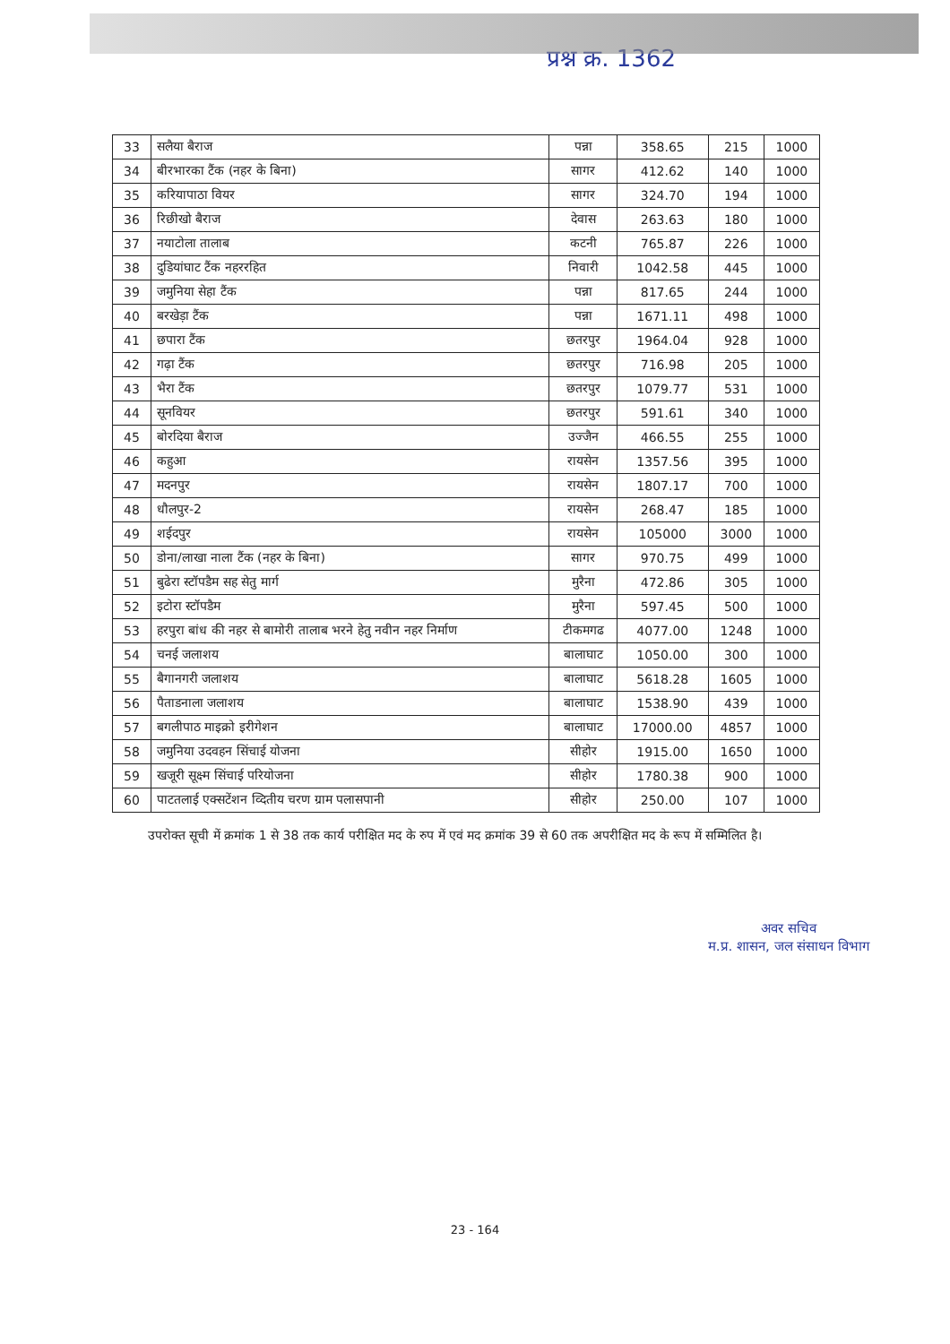प्रश्न क्र. 1362
| 33 | सलैया बैराज | पन्ना | 358.65 | 215 | 1000 |
| 34 | बीरभारका टैंक (नहर के बिना) | सागर | 412.62 | 140 | 1000 |
| 35 | करियापाठा वियर | सागर | 324.70 | 194 | 1000 |
| 36 | रिछीखो बैराज | देवास | 263.63 | 180 | 1000 |
| 37 | नयाटोला तालाब | कटनी | 765.87 | 226 | 1000 |
| 38 | दुडियांघाट टैंक नहररहित | निवारी | 1042.58 | 445 | 1000 |
| 39 | जमुनिया सेहा टैंक | पन्ना | 817.65 | 244 | 1000 |
| 40 | बरखेड़ा टैंक | पन्ना | 1671.11 | 498 | 1000 |
| 41 | छपारा टैंक | छतरपुर | 1964.04 | 928 | 1000 |
| 42 | गढ़ा टैंक | छतरपुर | 716.98 | 205 | 1000 |
| 43 | भैरा टैंक | छतरपुर | 1079.77 | 531 | 1000 |
| 44 | सूनवियर | छतरपुर | 591.61 | 340 | 1000 |
| 45 | बोरदिया बैराज | उज्जैन | 466.55 | 255 | 1000 |
| 46 | कहुआ | रायसेन | 1357.56 | 395 | 1000 |
| 47 | मदनपुर | रायसेन | 1807.17 | 700 | 1000 |
| 48 | धौलपुर-2 | रायसेन | 268.47 | 185 | 1000 |
| 49 | शईदपुर | रायसेन | 105000 | 3000 | 1000 |
| 50 | डोना/लाखा नाला टैंक (नहर के बिना) | सागर | 970.75 | 499 | 1000 |
| 51 | बुढेरा स्टॉपडैम सह सेतु मार्ग | मुरैना | 472.86 | 305 | 1000 |
| 52 | इटोरा स्टॉपडैम | मुरैना | 597.45 | 500 | 1000 |
| 53 | हरपुरा बांध की नहर से बामोरी तालाब भरने हेतु नवीन नहर निर्माण | टीकमगढ | 4077.00 | 1248 | 1000 |
| 54 | चनई जलाशय | बालाघाट | 1050.00 | 300 | 1000 |
| 55 | बैगानगरी जलाशय | बालाघाट | 5618.28 | 1605 | 1000 |
| 56 | पैताडनाला जलाशय | बालाघाट | 1538.90 | 439 | 1000 |
| 57 | बगलीपाठ माइक्रो इरीगेशन | बालाघाट | 17000.00 | 4857 | 1000 |
| 58 | जमुनिया उदवहन सिंचाई योजना | सीहोर | 1915.00 | 1650 | 1000 |
| 59 | खजूरी सूक्ष्म सिंचाई परियोजना | सीहोर | 1780.38 | 900 | 1000 |
| 60 | पाटतलाई एक्सटेंशन व्दितीय चरण ग्राम पलासपानी | सीहोर | 250.00 | 107 | 1000 |
उपरोक्त सूची में क्रमांक 1 से 38 तक कार्य परीक्षित मद के रुप में एवं मद क्रमांक 39 से 60 तक अपरीक्षित मद के रूप में सम्मिलित है।
अवर सचिव
म.प्र. शासन, जल संसाधन विभाग
23 - 164